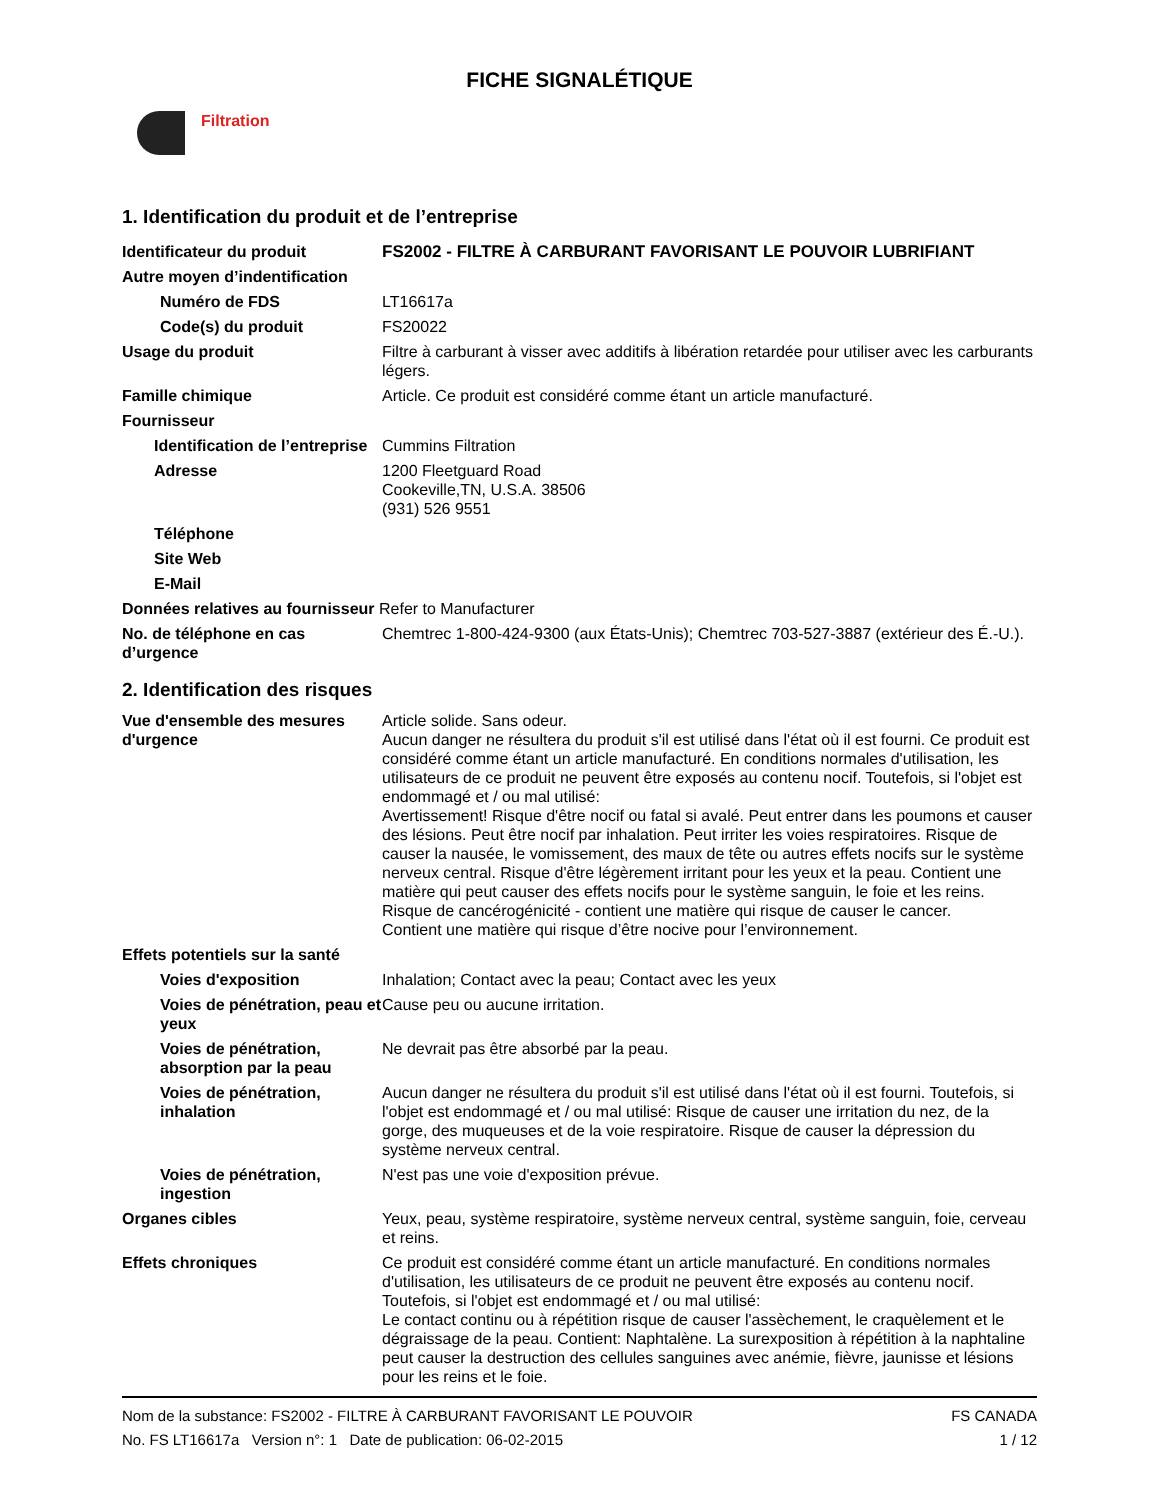FICHE SIGNALÉTIQUE
Filtration
1. Identification du produit et de l’entreprise
Identificateur du produit FS2002 - FILTRE À CARBURANT FAVORISANT LE POUVOIR LUBRIFIANT
Autre moyen d’indentification
Numéro de FDS LT16617a
Code(s) du produit FS20022
Usage du produit Filtre à carburant à visser avec additifs à libération retardée pour utiliser avec les carburants légers.
Famille chimique Article. Ce produit est considéré comme étant un article manufacturé.
Fournisseur
Identification de l’entreprise
Cummins Filtration
Adresse 1200 Fleetguard Road
Cookeville,TN, U.S.A. 38506
(931) 526 9551
Téléphone
Site Web
E-Mail
Données relatives au fournisseur Refer to Manufacturer
No. de téléphone en cas d’urgence
Chemtrec 1-800-424-9300 (aux États-Unis); Chemtrec 703-527-3887 (extérieur des É.-U.).
2. Identification des risques
Vue d'ensemble des mesures d'urgence
Article solide. Sans odeur.
Aucun danger ne résultera du produit s'il est utilisé dans l'état où il est fourni. Ce produit est considéré comme étant un article manufacturé. En conditions normales d'utilisation, les utilisateurs de ce produit ne peuvent être exposés au contenu nocif. Toutefois, si l'objet est endommagé et / ou mal utilisé:
Avertissement! Risque d'être nocif ou fatal si avalé. Peut entrer dans les poumons et causer des lésions. Peut être nocif par inhalation. Peut irriter les voies respiratoires. Risque de causer la nausée, le vomissement, des maux de tête ou autres effets nocifs sur le système nerveux central. Risque d'être légèrement irritant pour les yeux et la peau. Contient une matière qui peut causer des effets nocifs pour le système sanguin, le foie et les reins. Risque de cancérogénicité - contient une matière qui risque de causer le cancer.
Contient une matière qui risque d’être nocive pour l’environnement.
Effets potentiels sur la santé
Voies d'exposition Inhalation; Contact avec la peau; Contact avec les yeux
Voies de pénétration, peau et yeux
Cause peu ou aucune irritation.
Voies de pénétration, absorption par la peau
Ne devrait pas être absorbé par la peau.
Voies de pénétration, inhalation
Aucun danger ne résultera du produit s'il est utilisé dans l'état où il est fourni. Toutefois, si l'objet est endommagé et / ou mal utilisé: Risque de causer une irritation du nez, de la gorge, des muqueuses et de la voie respiratoire. Risque de causer la dépression du système nerveux central.
Voies de pénétration, ingestion
N'est pas une voie d'exposition prévue.
Organes cibles Yeux, peau, système respiratoire, système nerveux central, système sanguin, foie, cerveau et reins.
Effets chroniques Ce produit est considéré comme étant un article manufacturé. En conditions normales d'utilisation, les utilisateurs de ce produit ne peuvent être exposés au contenu nocif. Toutefois, si l'objet est endommagé et / ou mal utilisé:
Le contact continu ou à répétition risque de causer l'assèchement, le craquèlement et le dégraissage de la peau. Contient: Naphtalène. La surexposition à répétition à la naphtaline peut causer la destruction des cellules sanguines avec anémie, fièvre, jaunisse et lésions pour les reins et le foie.
Nom de la substance: FS2002 - FILTRE À CARBURANT FAVORISANT LE POUVOIR
No. FS LT16617a Version n°: 1 Date de publication: 06-02-2015
FS CANADA
1 / 12